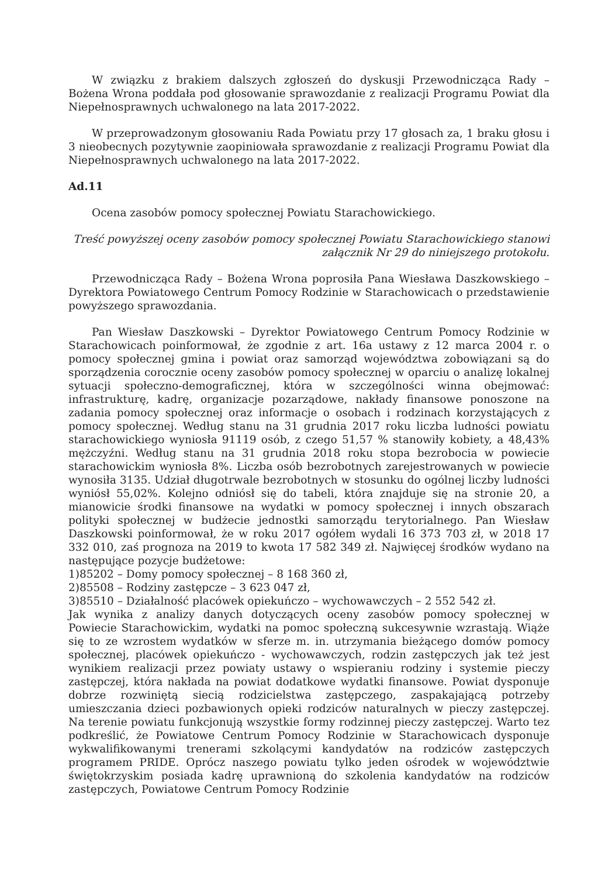W związku z brakiem dalszych zgłoszeń do dyskusji Przewodnicząca Rady – Bożena Wrona poddała pod głosowanie sprawozdanie z realizacji Programu Powiat dla Niepełnosprawnych uchwalonego na lata 2017-2022.
W przeprowadzonym głosowaniu Rada Powiatu przy 17 głosach za, 1 braku głosu i 3 nieobecnych pozytywnie zaopiniowała sprawozdanie z realizacji Programu Powiat dla Niepełnosprawnych uchwalonego na lata 2017-2022.
Ad.11
Ocena zasobów pomocy społecznej Powiatu Starachowickiego.
Treść powyższej oceny zasobów pomocy społecznej Powiatu Starachowickiego stanowi załącznik Nr 29 do niniejszego protokołu.
Przewodnicząca Rady – Bożena Wrona poprosiła Pana Wiesława Daszkowskiego – Dyrektora Powiatowego Centrum Pomocy Rodzinie w Starachowicach o przedstawienie powyższego sprawozdania.
Pan Wiesław Daszkowski – Dyrektor Powiatowego Centrum Pomocy Rodzinie w Starachowicach poinformował, że zgodnie z art. 16a ustawy z 12 marca 2004 r. o pomocy społecznej gmina i powiat oraz samorząd województwa zobowiązani są do sporządzenia corocznie oceny zasobów pomocy społecznej w oparciu o analizę lokalnej sytuacji społeczno-demograficznej, która w szczególności winna obejmować: infrastrukturę, kadrę, organizacje pozarządowe, nakłady finansowe ponoszone na zadania pomocy społecznej oraz informacje o osobach i rodzinach korzystających z pomocy społecznej. Według stanu na 31 grudnia 2017 roku liczba ludności powiatu starachowickiego wyniosła 91119 osób, z czego 51,57 % stanowiły kobiety, a 48,43% mężczyźni. Według stanu na 31 grudnia 2018 roku stopa bezrobocia w powiecie starachowickim wyniosła 8%. Liczba osób bezrobotnych zarejestrowanych w powiecie wynosiła 3135. Udział długotrwale bezrobotnych w stosunku do ogólnej liczby ludności wyniósł 55,02%. Kolejno odniósł się do tabeli, która znajduje się na stronie 20, a mianowicie środki finansowe na wydatki w pomocy społecznej i innych obszarach polityki społecznej w budżecie jednostki samorządu terytorialnego. Pan Wiesław Daszkowski poinformował, że w roku 2017 ogółem wydali 16 373 703 zł, w 2018 17 332 010, zaś prognoza na 2019 to kwota 17 582 349 zł. Najwięcej środków wydano na następujące pozycje budżetowe:
1)85202 – Domy pomocy społecznej – 8 168 360 zł,
2)85508 – Rodziny zastępcze – 3 623 047 zł,
3)85510 – Działalność placówek opiekuńczo – wychowawczych – 2 552 542 zł.
Jak wynika z analizy danych dotyczących oceny zasobów pomocy społecznej w Powiecie Starachowickim, wydatki na pomoc społeczną sukcesywnie wzrastają. Wiąże się to ze wzrostem wydatków w sferze m. in. utrzymania bieżącego domów pomocy społecznej, placówek opiekuńczo - wychowawczych, rodzin zastępczych jak też jest wynikiem realizacji przez powiaty ustawy o wspieraniu rodziny i systemie pieczy zastępczej, która nakłada na powiat dodatkowe wydatki finansowe. Powiat dysponuje dobrze rozwiniętą siecią rodzicielstwa zastępczego, zaspakajającą potrzeby umieszczania dzieci pozbawionych opieki rodziców naturalnych w pieczy zastępczej. Na terenie powiatu funkcjonują wszystkie formy rodzinnej pieczy zastępczej. Warto tez podkreślić, że Powiatowe Centrum Pomocy Rodzinie w Starachowicach dysponuje wykwalifikowanymi trenerami szkolącymi kandydatów na rodziców zastępczych programem PRIDE. Oprócz naszego powiatu tylko jeden ośrodek w województwie świętokrzyskim posiada kadrę uprawnioną do szkolenia kandydatów na rodziców zastępczych, Powiatowe Centrum Pomocy Rodzinie